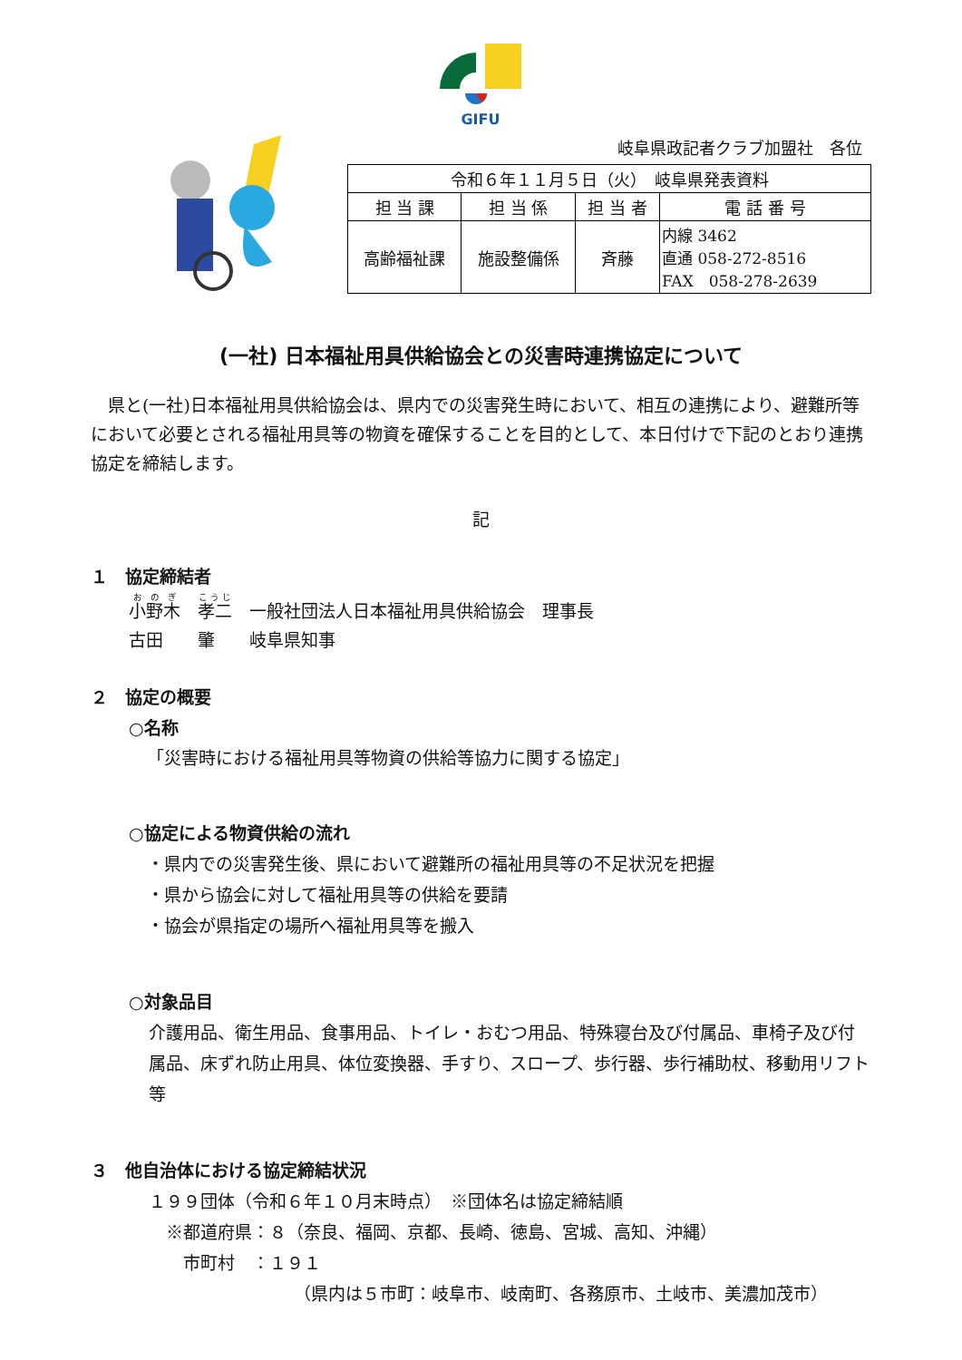GIFU
岐阜県政記者クラブ加盟社　各位
| 令和６年１１月５日（火） 岐阜県発表資料 | | | |
| 担 当 課 | 担 当 係 | 担 当 者 | 電 話 番 号 |
| 高齢福祉課 | 施設整備係 | 斉藤 | 内線 3462 直通 058-272-8516 FAX 058-278-2639 |
(一社) 日本福祉用具供給協会との災害時連携協定について
　県と(一社)日本福祉用具供給協会は、県内での災害発生時において、相互の連携により、避難所等において必要とされる福祉用具等の物資を確保することを目的として、本日付けで下記のとおり連携協定を締結します。
記
１　協定締結者
小野木　孝二　一般社団法人日本福祉用具供給協会　理事長
古田　　肇　　岐阜県知事
２　協定の概要
○名称
「災害時における福祉用具等物資の供給等協力に関する協定」
○協定による物資供給の流れ
・県内での災害発生後、県において避難所の福祉用具等の不足状況を把握
・県から協会に対して福祉用具等の供給を要請
・協会が県指定の場所へ福祉用具等を搬入
○対象品目
介護用品、衛生用品、食事用品、トイレ・おむつ用品、特殊寝台及び付属品、車椅子及び付属品、床ずれ防止用具、体位変換器、手すり、スロープ、歩行器、歩行補助杖、移動用リフト　等
３　他自治体における協定締結状況
１９９団体（令和６年１０月末時点）　※団体名は協定締結順
　※都道府県：８（奈良、福岡、京都、長崎、徳島、宮城、高知、沖縄）
　　市町村　：１９１
（県内は５市町：岐阜市、岐南町、各務原市、土岐市、美濃加茂市）